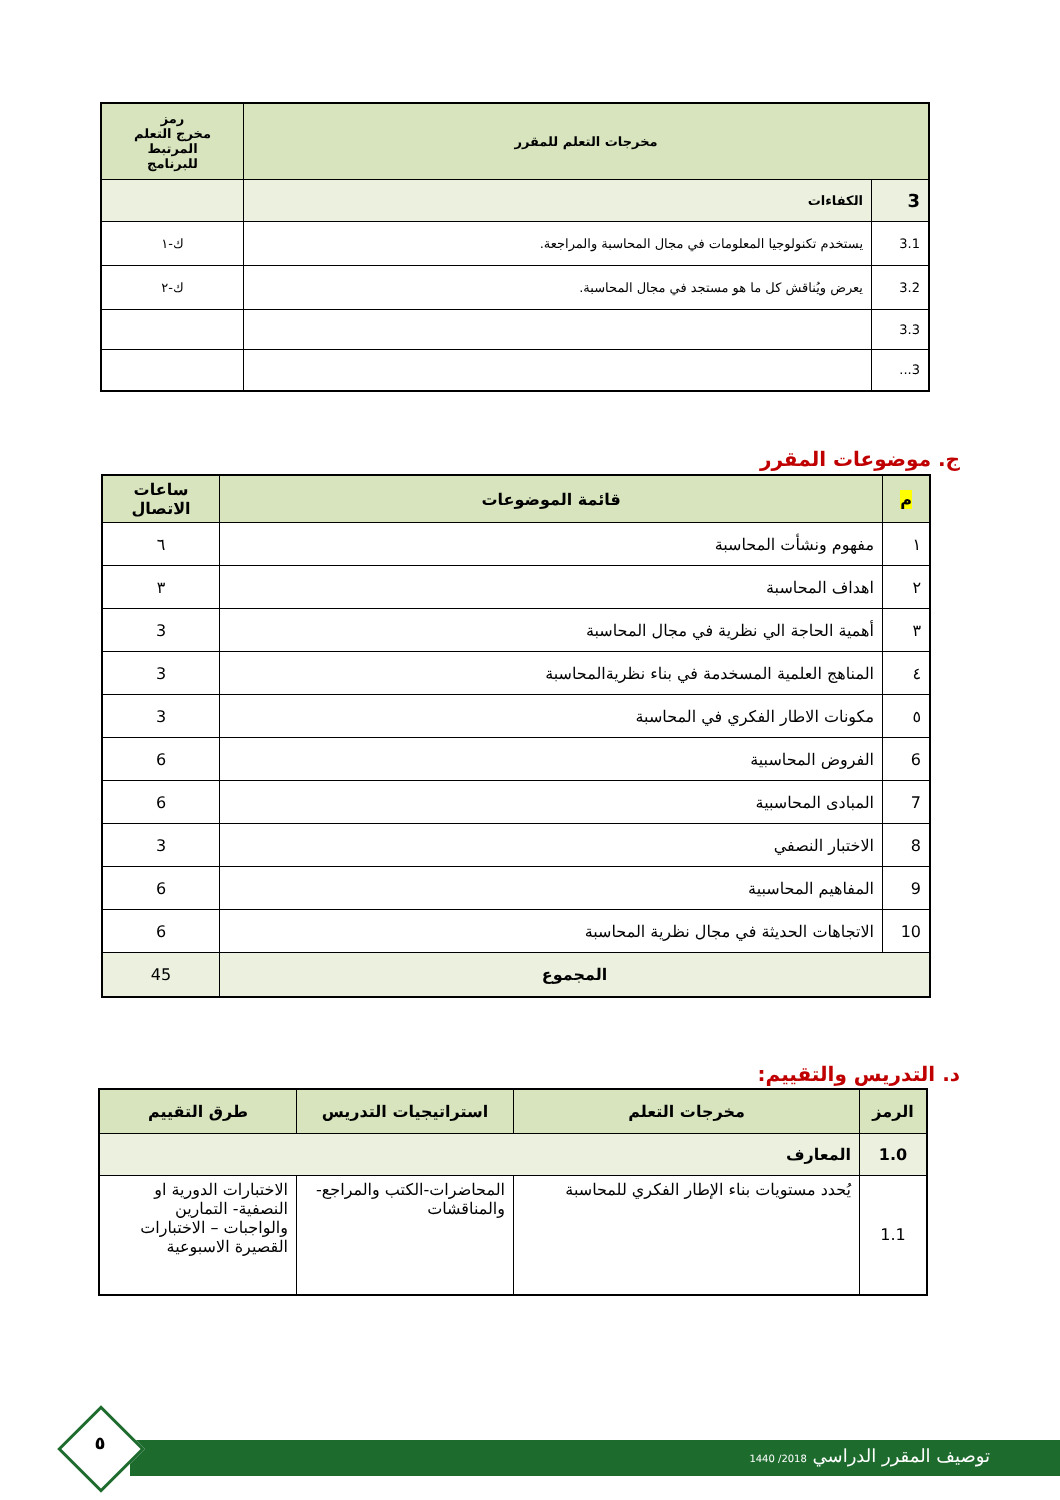| مخرجات التعلم للمقرر | | رمز مخرج التعلم المرتبط للبرنامج |
| --- | --- | --- |
| 3 | الكفاءات | |
| 3.1 | يستخدم تكنولوجيا المعلومات في مجال المحاسبة والمراجعة. | ك-١ |
| 3.2 | يعرض ويُناقش كل ما هو مستجد في مجال المحاسبة. | ك-٢ |
| 3.3 | | |
| 3... | | |
ج. موضوعات المقرر
| م | قائمة الموضوعات | ساعات الاتصال |
| --- | --- | --- |
| ١ | مفهوم ونشأت المحاسبة | ٦ |
| ٢ | اهداف المحاسبة | ٣ |
| ٣ | أهمية الحاجة الي نظرية في مجال المحاسبة | 3 |
| ٤ | المناهج العلمية المسخدمة في بناء نظريةالمحاسبة | 3 |
| ٥ | مكونات الاطار الفكري في المحاسبة | 3 |
| 6 | الفروض المحاسبية | 6 |
| 7 | المبادى المحاسبية | 6 |
| 8 | الاختبار النصفي | 3 |
| 9 | المفاهيم المحاسبية | 6 |
| 10 | الاتجاهات الحديثة في مجال نظرية المحاسبة | 6 |
| المجموع | | 45 |
د. التدريس والتقييم:
| الرمز | مخرجات التعلم | استراتيجيات التدريس | طرق التقييم |
| --- | --- | --- | --- |
| 1.0 | المعارف | | |
| 1.1 | يُحدد مستويات بناء الإطار الفكري للمحاسبة | المحاضرات-الكتب والمراجع-والمناقشات | الاختبارات الدورية او النصفية- التمارين والواجبات – الاختبارات القصيرة الاسبوعية |
توصيف المقرر الدراسي 2018/ 1440
٥